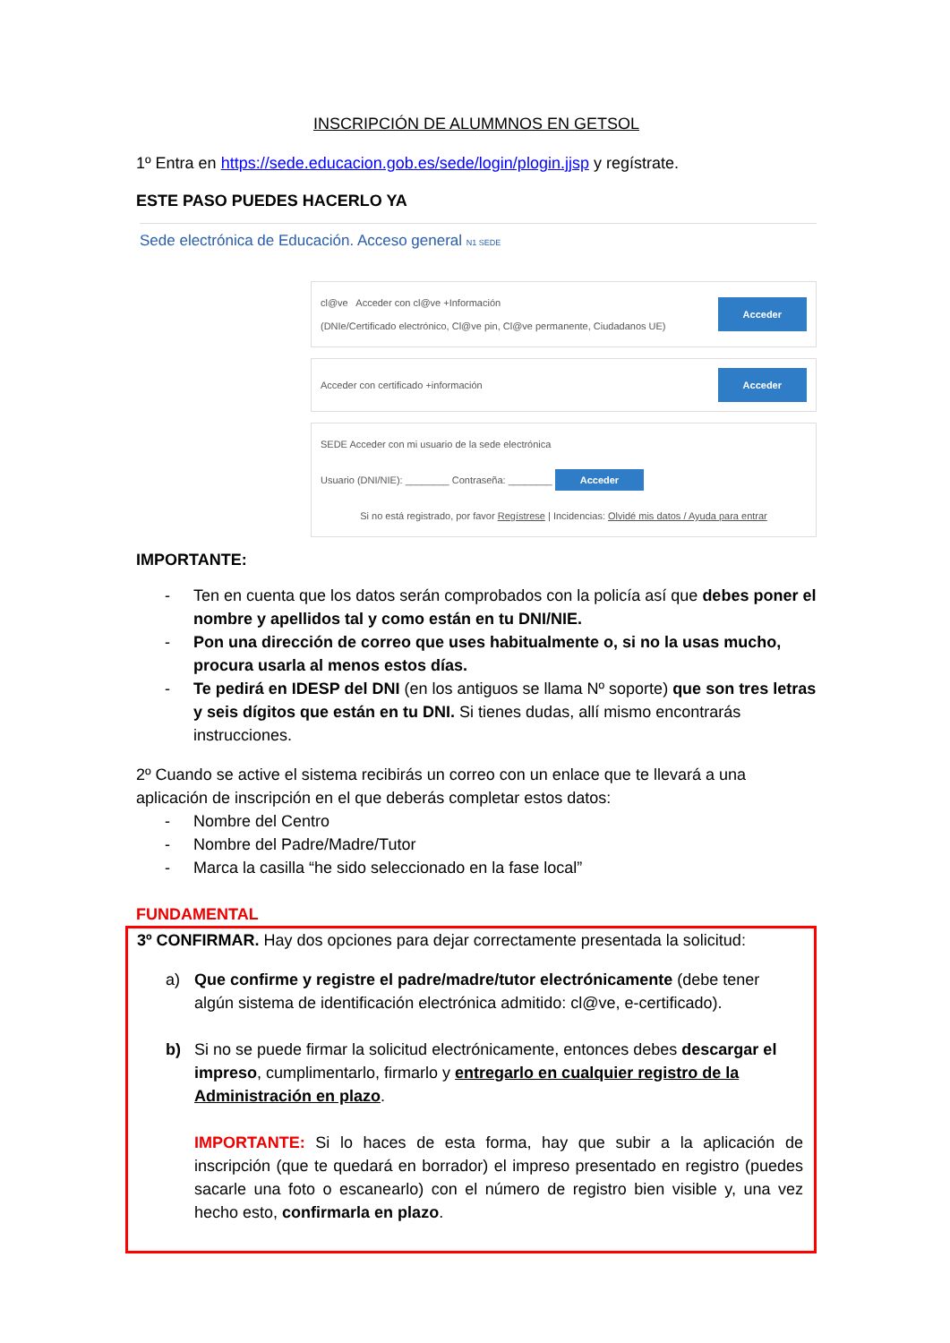INSCRIPCIÓN DE ALUMMNOS EN GETSOL
1º Entra en https://sede.educacion.gob.es/sede/login/plogin.jjsp y regístrate.
ESTE PASO PUEDES HACERLO YA
Sede electrónica de Educación. Acceso general N1 SEDE
cl@ve Acceder con cl@ve +Información
(DNIe/Certificado electrónico, Cl@ve pin, Cl@ve permanente, Ciudadanos UE) Acceder
Acceder con certificado +información Acceder
SEDE Acceder con mi usuario de la sede electrónica
Usuario (DNI/NIE): ________ Contraseña: ________ Acceder
Si no está registrado, por favor Regístrese | Incidencias: Olvidé mis datos / Ayuda para entrar
IMPORTANTE:
- Ten en cuenta que los datos serán comprobados con la policía así que debes poner el nombre y apellidos tal y como están en tu DNI/NIE.
- Pon una dirección de correo que uses habitualmente o, si no la usas mucho, procura usarla al menos estos días.
- Te pedirá en IDESP del DNI (en los antiguos se llama Nº soporte) que son tres letras y seis dígitos que están en tu DNI. Si tienes dudas, allí mismo encontrarás instrucciones.
2º Cuando se active el sistema recibirás un correo con un enlace que te llevará a una aplicación de inscripción en el que deberás completar estos datos:
- Nombre del Centro
- Nombre del Padre/Madre/Tutor
- Marca la casilla “he sido seleccionado en la fase local”
FUNDAMENTAL
3º CONFIRMAR. Hay dos opciones para dejar correctamente presentada la solicitud:
a) Que confirme y registre el padre/madre/tutor electrónicamente (debe tener algún sistema de identificación electrónica admitido: cl@ve, e-certificado).
b) Si no se puede firmar la solicitud electrónicamente, entonces debes descargar el impreso, cumplimentarlo, firmarlo y entregarlo en cualquier registro de la Administración en plazo.
IMPORTANTE: Si lo haces de esta forma, hay que subir a la aplicación de inscripción (que te quedará en borrador) el impreso presentado en registro (puedes sacarle una foto o escanearlo) con el número de registro bien visible y, una vez hecho esto, confirmarla en plazo.